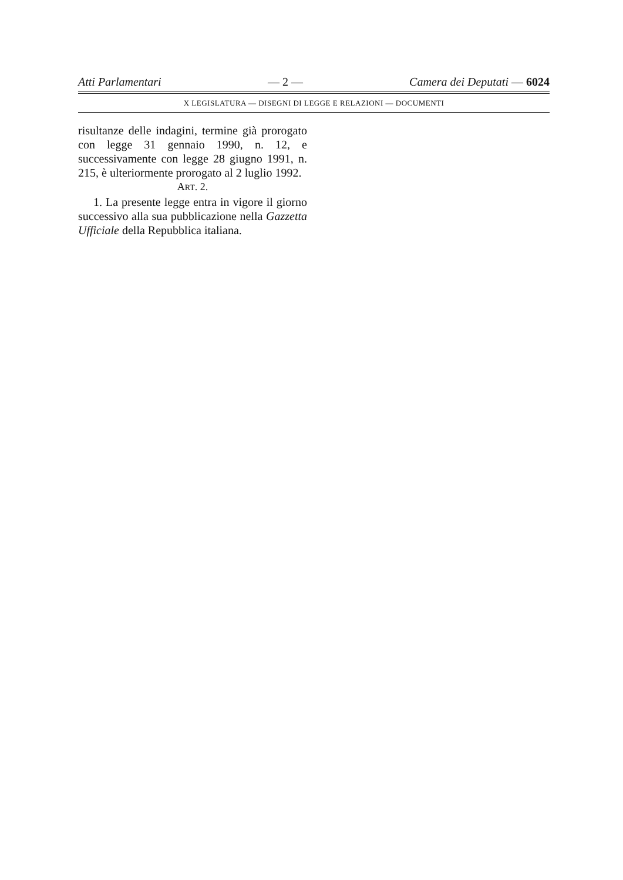Atti Parlamentari — 2 — Camera dei Deputati — 6024
X LEGISLATURA — DISEGNI DI LEGGE E RELAZIONI — DOCUMENTI
risultanze delle indagini, termine già prorogato con legge 31 gennaio 1990, n. 12, e successivamente con legge 28 giugno 1991, n. 215, è ulteriormente prorogato al 2 luglio 1992.
ART. 2.
1. La presente legge entra in vigore il giorno successivo alla sua pubblicazione nella Gazzetta Ufficiale della Repubblica italiana.